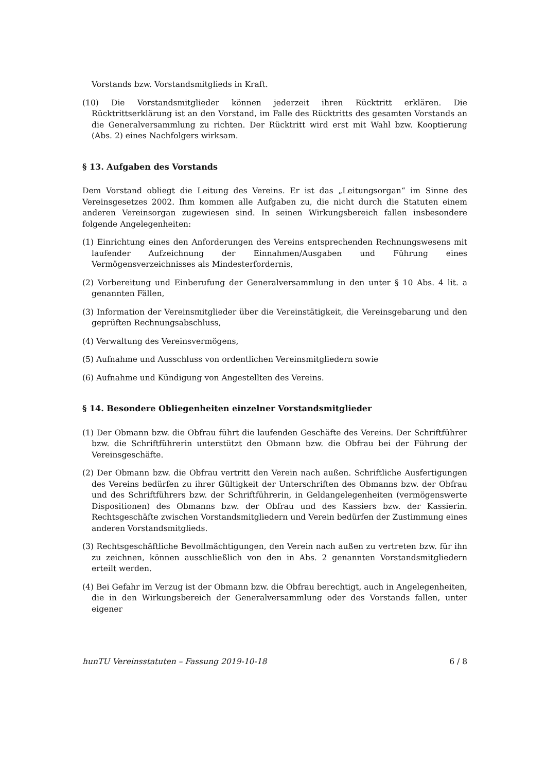Vorstands bzw. Vorstandsmitglieds in Kraft.
(10) Die Vorstandsmitglieder können jederzeit ihren Rücktritt erklären. Die Rücktrittserklärung ist an den Vorstand, im Falle des Rücktritts des gesamten Vorstands an die Generalversammlung zu richten. Der Rücktritt wird erst mit Wahl bzw. Kooptierung (Abs. 2) eines Nachfolgers wirksam.
§ 13. Aufgaben des Vorstands
Dem Vorstand obliegt die Leitung des Vereins. Er ist das „Leitungsorgan“ im Sinne des Vereinsgesetzes 2002. Ihm kommen alle Aufgaben zu, die nicht durch die Statuten einem anderen Vereinsorgan zugewiesen sind. In seinen Wirkungsbereich fallen insbesondere folgende Angelegenheiten:
(1) Einrichtung eines den Anforderungen des Vereins entsprechenden Rechnungswesens mit laufender Aufzeichnung der Einnahmen/Ausgaben und Führung eines Vermögensverzeichnisses als Mindesterfordernis,
(2) Vorbereitung und Einberufung der Generalversammlung in den unter § 10 Abs. 4 lit. a genannten Fällen,
(3) Information der Vereinsmitglieder über die Vereinstätigkeit, die Vereinsgebarung und den geprüften Rechnungsabschluss,
(4) Verwaltung des Vereinsvermögens,
(5) Aufnahme und Ausschluss von ordentlichen Vereinsmitgliedern sowie
(6) Aufnahme und Kündigung von Angestellten des Vereins.
§ 14. Besondere Obliegenheiten einzelner Vorstandsmitglieder
(1) Der Obmann bzw. die Obfrau führt die laufenden Geschäfte des Vereins. Der Schriftführer bzw. die Schriftführerin unterstützt den Obmann bzw. die Obfrau bei der Führung der Vereinsgeschäfte.
(2) Der Obmann bzw. die Obfrau vertritt den Verein nach außen. Schriftliche Ausfertigungen des Vereins bedürfen zu ihrer Gültigkeit der Unterschriften des Obmanns bzw. der Obfrau und des Schriftführers bzw. der Schriftführerin, in Geldangelegenheiten (vermögenswerte Dispositionen) des Obmanns bzw. der Obfrau und des Kassiers bzw. der Kassierin. Rechtsgeschäfte zwischen Vorstandsmitgliedern und Verein bedürfen der Zustimmung eines anderen Vorstandsmitglieds.
(3) Rechtsgeschäftliche Bevollmächtigungen, den Verein nach außen zu vertreten bzw. für ihn zu zeichnen, können ausschließlich von den in Abs. 2 genannten Vorstandsmitgliedern erteilt werden.
(4) Bei Gefahr im Verzug ist der Obmann bzw. die Obfrau berechtigt, auch in Angelegenheiten, die in den Wirkungsbereich der Generalversammlung oder des Vorstands fallen, unter eigener
hunTU Vereinsstatuten – Fassung 2019-10-18 6 / 8